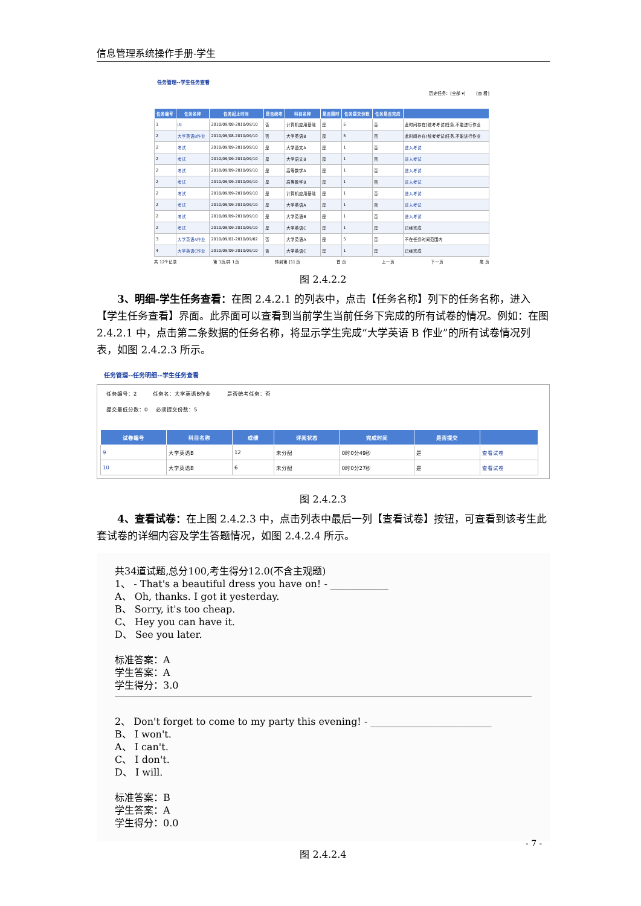信息管理系统操作手册-学生
任务管理--学生任务查看
历史任务：[全部 ▾] [查 看]
| 任务编号 | 任务名称 | 任务起止时间 | 是否统考 | 科目名称 | 是否限时 | 任务提交份数 | 任务是否完成 | |
| --- | --- | --- | --- | --- | --- | --- | --- | --- |
| 1 | jsj | 2010/09/08-2010/09/10 | 否 | 计算机应用基础 | 是 | 5 | 否 | 此时间存在[统考考试]任务,不能进行作业 |
| 2 | 大学英语B作业 | 2010/09/08-2010/09/10 | 否 | 大学英语B | 是 | 5 | 否 | 此时间存在[统考考试]任务,不能进行作业 |
| 2 | 考试 | 2010/09/09-2010/09/10 | 是 | 大学语文A | 是 | 1 | 否 | 进入考试 |
| 2 | 考试 | 2010/09/09-2010/09/10 | 是 | 大学语文B | 是 | 1 | 否 | 进入考试 |
| 2 | 考试 | 2010/09/09-2010/09/10 | 是 | 高等数学A | 是 | 1 | 否 | 进入考试 |
| 2 | 考试 | 2010/09/09-2010/09/10 | 是 | 高等数学B | 是 | 1 | 否 | 进入考试 |
| 2 | 考试 | 2010/09/09-2010/09/10 | 是 | 计算机应用基础 | 是 | 1 | 否 | 进入考试 |
| 2 | 考试 | 2010/09/09-2010/09/10 | 是 | 大学英语A | 是 | 1 | 否 | 进入考试 |
| 2 | 考试 | 2010/09/09-2010/09/10 | 是 | 大学英语B | 是 | 1 | 否 | 进入考试 |
| 2 | 考试 | 2010/09/09-2010/09/10 | 是 | 大学英语C | 是 | 1 | 是 | 已经完成 |
| 3 | 大学英语A作业 | 2010/09/01-2010/09/02 | 否 | 大学英语A | 是 | 5 | 否 | 不在任务时间范围内 |
| 4 | 大学英语C作业 | 2010/09/09-2010/09/10 | 否 | 大学英语C | 是 | 1 | 是 | 已经完成 |
共 12个记录 第 1页/共 1页 转到第 [1] 页 首 页 上一页 下一页 尾 页
图 2.4.2.2
3、明细-学生任务查看：在图 2.4.2.1 的列表中，点击【任务名称】列下的任务名称，进入【学生任务查看】界面。此界面可以查看到当前学生当前任务下完成的所有试卷的情况。例如：在图 2.4.2.1 中，点击第二条数据的任务名称，将显示学生完成“大学英语 B 作业”的所有试卷情况列表，如图 2.4.2.3 所示。
任务管理--任务明细--学生任务查看
任务编号：2 任务名：大学英语B作业 是否统考任务：否
提交最低分数：0 必须提交份数：5
| 试卷编号 | 科目名称 | 成绩 | 评阅状态 | 完成时间 | 是否提交 | |
| --- | --- | --- | --- | --- | --- | --- |
| 9 | 大学英语B | 12 | 未分配 | 0时0分49秒 | 是 | 查看试卷 |
| 10 | 大学英语B | 6 | 未分配 | 0时0分27秒 | 是 | 查看试卷 |
图 2.4.2.3
4、查看试卷：在上图 2.4.2.3 中，点击列表中最后一列【查看试卷】按钮，可查看到该考生此套试卷的详细内容及学生答题情况，如图 2.4.2.4 所示。
共34道试题,总分100,考生得分12.0(不含主观题)
1、 - That's a beautiful dress you have on! - ____________
A、 Oh, thanks. I got it yesterday.
B、 Sorry, it's too cheap.
C、 Hey you can have it.
D、 See you later.
标准答案：A
学生答案：A
学生得分：3.0
2、 Don't forget to come to my party this evening! - _________________________
B、 I won't.
A、 I can't.
C、 I don't.
D、 I will.
标准答案：B
学生答案：A
学生得分：0.0
图 2.4.2.4
- 7 -